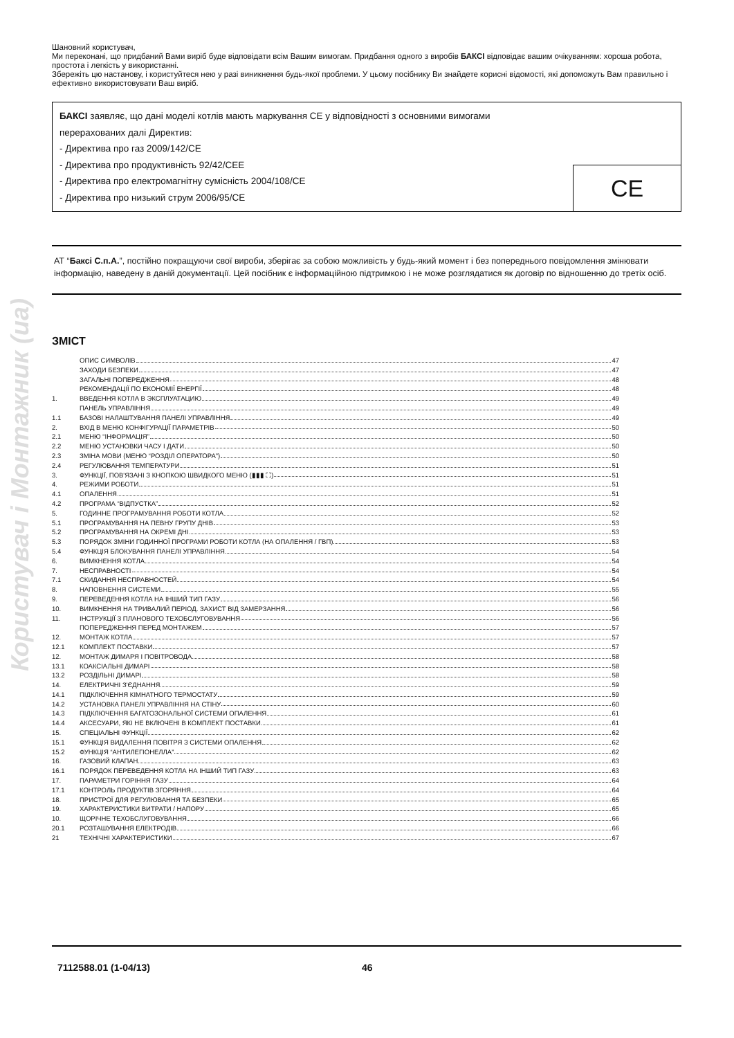Користувач і Монтажник (ua)
Шановний користувач,
Ми переконані, що придбаний Вами виріб буде відповідати всім Вашим вимогам. Придбання одного з виробів БАКСІ відповідає вашим очікуванням: хороша робота, простота і легкість у використанні.
Збережіть цю настанову, і користуйтеся нею у разі виникнення будь-якої проблеми. У цьому посібнику Ви знайдете корисні відомості, які допоможуть Вам правильно і ефективно використовувати Ваш виріб.
БАКСІ заявляє, що дані моделі котлів мають маркування CE у відповідності з основними вимогами
перерахованих далі Директив:
- Директива про газ 2009/142/CE
- Директива про продуктивність 92/42/CEE
- Директива про електромагнітну сумісність 2004/108/CE
- Директива про низький струм 2006/95/CE
CE
АТ “Баксі С.п.А.”, постійно покращуючи свої вироби, зберігає за собою можливість у будь-який момент і без попереднього повідомлення змінювати інформацію, наведену в даній документації. Цей посібник є інформаційною підтримкою і не може розглядатися як договір по відношенню до третіх осіб.
ЗМІСТ
ОПИС СИМВОЛІВ 47
ЗАХОДИ БЕЗПЕКИ 47
ЗАГАЛЬНІ ПОПЕРЕДЖЕННЯ 48
РЕКОМЕНДАЦІЇ ПО ЕКОНОМІЇ ЕНЕРГІЇ 48
1. ВВЕДЕННЯ КОТЛА В ЭКСПЛУАТАЦИЮ 49
ПАНЕЛЬ УПРАВЛІННЯ 49
1.1 БАЗОВІ НАЛАШТУВАННЯ ПАНЕЛІ УПРАВЛІННЯ 49
2. ВХІД В МЕНЮ КОНФІГУРАЦІЇ ПАРАМЕТРІВ 50
2.1 МЕНЮ “ІНФОРМАЦІЯ” 50
2.2 МЕНЮ УСТАНОВКИ ЧАСУ І ДАТИ 50
2.3 ЗМІНА МОВИ (МЕНЮ “РОЗДІЛ ОПЕРАТОРА”) 50
2.4 РЕГУЛЮВАННЯ ТЕМПЕРАТУРИ 51
3. ФУНКЦІЇ, ПОВ'ЯЗАНІ З КНОПКОЮ ШВИДКОГО МЕНЮ (▮▮▮ ⛶) 51
4. РЕЖИМИ РОБОТИ 51
4.1 ОПАЛЕННЯ 51
4.2 ПРОГРАМА “ВІДПУСТКА” 52
5. ГОДИННЕ ПРОГРАМУВАННЯ РОБОТИ КОТЛА 52
5.1 ПРОГРАМУВАННЯ НА ПЕВНУ ГРУПУ ДНІВ 53
5.2 ПРОГРАМУВАННЯ НА ОКРЕМІ ДНІ 53
5.3 ПОРЯДОК ЗМІНИ ГОДИННОЇ ПРОГРАМИ РОБОТИ КОТЛА (НА ОПАЛЕННЯ / ГВП) 53
5.4 ФУНКЦІЯ БЛОКУВАННЯ ПАНЕЛІ УПРАВЛІННЯ 54
6. ВИМКНЕННЯ КОТЛА 54
7. НЕСПРАВНОСТІ 54
7.1 СКИДАННЯ НЕСПРАВНОСТЕЙ 54
8. НАПОВНЕННЯ СИСТЕМИ 55
9. ПЕРЕВЕДЕННЯ КОТЛА НА ІНШИЙ ТИП ГАЗУ 56
10. ВИМКНЕННЯ НА ТРИВАЛИЙ ПЕРІОД. ЗАХИСТ ВІД ЗАМЕРЗАННЯ 56
11. ІНСТРУКЦІЇ З ПЛАНОВОГО ТЕХОБСЛУГОВУВАННЯ 56
ПОПЕРЕДЖЕННЯ ПЕРЕД МОНТАЖЕМ 57
12. МОНТАЖ КОТЛА 57
12.1 КОМПЛЕКТ ПОСТАВКИ 57
12. МОНТАЖ ДИМАРЯ І ПОВІТРОВОДА 58
13.1 КОАКСІАЛЬНІ ДИМАРІ 58
13.2 РОЗДІЛЬНІ ДИМАРІ 58
14. ЕЛЕКТРИЧНІ З'ЄДНАННЯ 59
14.1 ПІДКЛЮЧЕННЯ КІМНАТНОГО ТЕРМОСТАТУ 59
14.2 УСТАНОВКА ПАНЕЛІ УПРАВЛІННЯ НА СТІНУ 60
14.3 ПІДКЛЮЧЕННЯ БАГАТОЗОНАЛЬНОЇ СИСТЕМИ ОПАЛЕННЯ 61
14.4 АКСЕСУАРИ, ЯКІ НЕ ВКЛЮЧЕНІ В КОМПЛЕКТ ПОСТАВКИ 61
15. СПЕЦІАЛЬНІ ФУНКЦІЇ 62
15.1 ФУНКЦІЯ ВИДАЛЕННЯ ПОВІТРЯ З СИСТЕМИ ОПАЛЕННЯ 62
15.2 ФУНКЦІЯ “АНТИЛЕГІОНЕЛЛА” 62
16. ГАЗОВИЙ КЛАПАН 63
16.1 ПОРЯДОК ПЕРЕВЕДЕННЯ КОТЛА НА ІНШИЙ ТИП ГАЗУ 63
17. ПАРАМЕТРИ ГОРІННЯ ГАЗУ 64
17.1 КОНТРОЛЬ ПРОДУКТІВ ЗГОРЯННЯ 64
18. ПРИСТРОЇ ДЛЯ РЕГУЛЮВАННЯ ТА БЕЗПЕКИ 65
19. ХАРАКТЕРИСТИКИ ВИТРАТИ / НАПОРУ 65
10. ЩОРІЧНЕ ТЕХОБСЛУГОВУВАННЯ 66
20.1 РОЗТАШУВАННЯ ЕЛЕКТРОДІВ 66
21 ТЕХНІЧНІ ХАРАКТЕРИСТИКИ 67
7112588.01 (1-04/13) 46